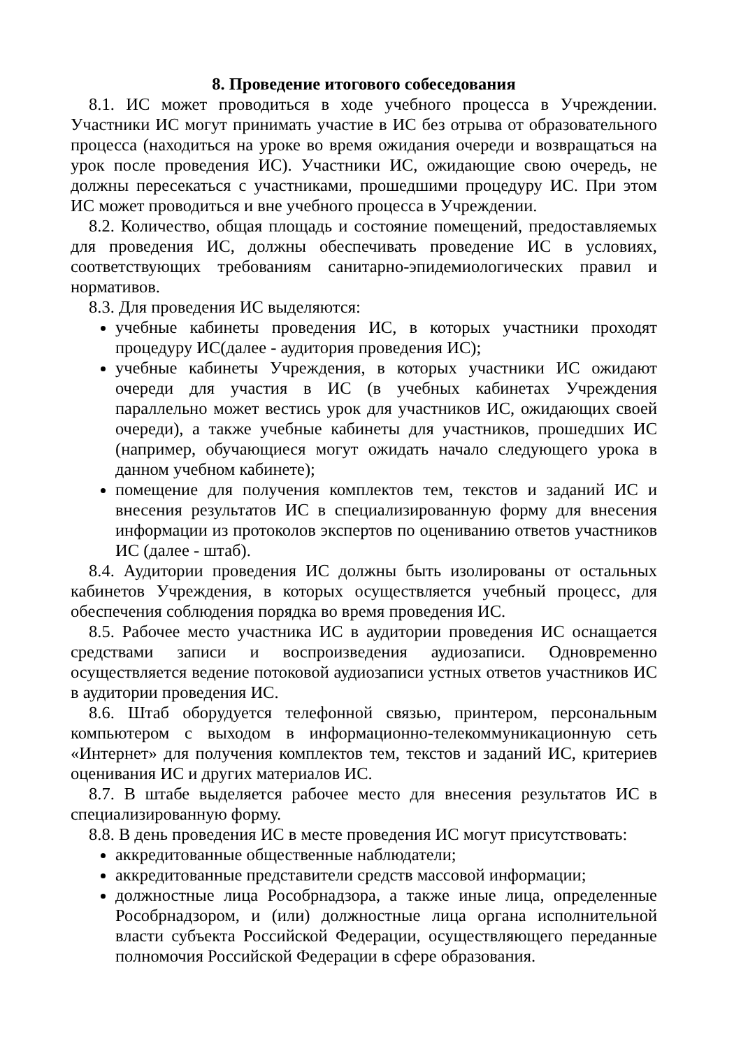8. Проведение итогового собеседования
8.1. ИС может проводиться в ходе учебного процесса в Учреждении. Участники ИС могут принимать участие в ИС без отрыва от образовательного процесса (находиться на уроке во время ожидания очереди и возвращаться на урок после проведения ИС). Участники ИС, ожидающие свою очередь, не должны пересекаться с участниками, прошедшими процедуру ИС. При этом ИС может проводиться и вне учебного процесса в Учреждении.
8.2. Количество, общая площадь и состояние помещений, предоставляемых для проведения ИС, должны обеспечивать проведение ИС в условиях, соответствующих требованиям санитарно-эпидемиологических правил и нормативов.
8.3. Для проведения ИС выделяются:
учебные кабинеты проведения ИС, в которых участники проходят процедуру ИС(далее - аудитория проведения ИС);
учебные кабинеты Учреждения, в которых участники ИС ожидают очереди для участия в ИС (в учебных кабинетах Учреждения параллельно может вестись урок для участников ИС, ожидающих своей очереди), а также учебные кабинеты для участников, прошедших ИС (например, обучающиеся могут ожидать начало следующего урока в данном учебном кабинете);
помещение для получения комплектов тем, текстов и заданий ИС и внесения результатов ИС в специализированную форму для внесения информации из протоколов экспертов по оцениванию ответов участников ИС (далее - штаб).
8.4. Аудитории проведения ИС должны быть изолированы от остальных кабинетов Учреждения, в которых осуществляется учебный процесс, для обеспечения соблюдения порядка во время проведения ИС.
8.5. Рабочее место участника ИС в аудитории проведения ИС оснащается средствами записи и воспроизведения аудиозаписи. Одновременно осуществляется ведение потоковой аудиозаписи устных ответов участников ИС в аудитории проведения ИС.
8.6. Штаб оборудуется телефонной связью, принтером, персональным компьютером с выходом в информационно-телекоммуникационную сеть «Интернет» для получения комплектов тем, текстов и заданий ИС, критериев оценивания ИС и других материалов ИС.
8.7. В штабе выделяется рабочее место для внесения результатов ИС в специализированную форму.
8.8. В день проведения ИС в месте проведения ИС могут присутствовать:
аккредитованные общественные наблюдатели;
аккредитованные представители средств массовой информации;
должностные лица Рособрнадзора, а также иные лица, определенные Рособрнадзором, и (или) должностные лица органа исполнительной власти субъекта Российской Федерации, осуществляющего переданные полномочия Российской Федерации в сфере образования.